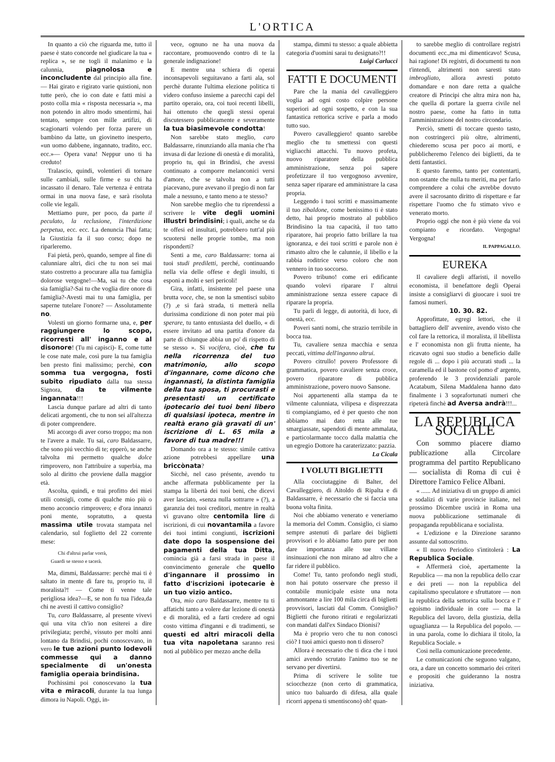L'ORTICA
In quanto a ciò che riguarda me, tutto il paese è stato concorde nel giudicare la tua « replica », se ne togli il malanimo e la calunnia, piagnolosa e inconcludente dal principio alla fine. — Hai girato e rigirato varie quistioni, non tutte però, che io con date e fatti misi a posto colla mia « risposta necessaria », ma non potendo in altro modo smentirmi, hai tentato, sempre con mille artifizi, di scagionarti volendo per forza parere un bambino da latte, un giovinetto inesperto, «un uomo dabbene, ingannato, tradito, ecc. ecc.»— Opera vana! Neppur uno ti ha creduto!
Tralascio, quindi, volentieri di tornare sulle cambiali, sulle firme e su chi ha incassato il denaro. Tale vertenza è entrata ormai in una nuova fase, e sarà risoluta colle vie legali.
Mettiamo pure, per poco, da parte il peculato, la reclusione, l'interdizione perpetua, ecc. ecc. La denuncia l'hai fatta; la Giustizia fa il suo corso; dopo ne riparleremo.
Fai pietá, però, quando, sempre al fine di calunniare altri, dici che tu non sei mai stato costretto a procurare alla tua famiglia dolorose vergogne!—Ma, sai tu che cosa sia famiglia?-Sai tu che voglia dire onore di famiglia?-Avesti mai tu una famiglia, per saperne tutelare l'onore? — Assolutamente no.
Volesti un giorno formarne una, e, per raggiungere lo scopo, ricorresti all' inganno e al disonore! (Tu mi capisci)- E, come tutte le cose nate male, così pure la tua famiglia ben presto finì malissimo; perchè, con somma tua vergogna, fosti subito ripudiato dalla tua stessa Signora, da te vilmente ingannata!!!
Lascia dunque parlare ad altri di tanto delicati argomenti, che tu non sei all'altezza di poter comprendere.
Mi accorgo di aver corso troppo; ma non te l'avere a male. Tu sai, caro Baldassarre, che sono piú vecchio di te; epperò, se anche talvolta mi permetto qualche dolce rimprovero, non l'attribuire a superbia, ma solo al diritto che proviene dalla maggior età.
Ascolta, quindi, e trai profitto dei miei utili consigli, come di qualche mio più o meno acconcio rimprovero; e d'ora innanzi poni mente, sopratutto, a questa massima utile trovata stampata nel calendario, sul foglietto del 22 corrente mese:
Chi d'altrui parlar vorrà,
Guardi se stesso e tacerà.
Ma, dimmi, Baldassarre: perchè mai ti è saltato in mente di fare tu, proprio tu, il moralista?! — Come ti venne tale perigliosa idea?—E, se non fu tua l'idea,da chi ne avesti il cattivo consiglio?
Tu, caro Baldassarre, al presente vivevi qui una vita ch'io non esiterei a dire privilegiata; perchè, vissuto per molti anni lontano da Brindisi, pochi conoscevano, in vero le tue azioni punto lodevoli commesse qui a danno specialmente di un'onesta famiglia operaia brindisina.
Pochissimi poi conoscevano la tua vita e miracoli, durante la tua lunga dimora iu Napoli. Oggi, in-
vece, ognuno ne ha una nuova da raccontare, promuovendo contro di te la generale indignazione!
E mentre una schiera di operai inconsapevoli seguitavano a farti ala, sol perchè durante l'ultima elezione politica ti videro confuso insieme a parecchi capi del partito operaio, ora, coi tuoi recenti libelli, hai ottenuto che quegli stessi operai discutessero pubblicamente e severamente la tua biasimevole condotta!
Non sarebbe stato meglio, caro Baldassarre, rinunziando alla mania che t'ha invasa di dar lezione di onestà e di moralità, proprio tu, qui in Brindisi, che avessi continuato a comporre melanconici versi d'amore, che se talvolta non a tutti piacevano, pure avevano il pregio di non far male a nessuno, e tanto meno a te stesso?
Non sarebbe meglio che tu riprendessi a scrivere le vite degli uomini illustri brindisini; i quali, anche se da te offesi ed insultati, potrebbero tutt'al più scuotersi nelle proprie tombe, ma non risponderti?
Senti a me, caro Baldassarre: torna ai tuoi studi prediletti, perché, continuando nella via delle offese e degli insulti, ti esponi a molti e seri pericoli!
Gira, infatti, insistente pel paese una brutta voce, che, se non la smentisci subito (?) ,e si farà strada, ti metterà nella durissima condizione di non poter mai più sperare, tu tanto entusiasta del duello, « di essere invitato ad una partita d'onore da parte di chiunque abbia un po' di rispetto di se stesso ». Si vocifera, cioè, che tu nella ricorrenza del tuo matrimonio, allo scopo d'ingannare, come dicono che ingannasti, la distinta famiglia della tua sposa, ti procurasti e presentasti un certificato ipotecario dei tuoi beni libero di qualsiasi ipoteca, mentre in realtà erano già gravati di un' iscrizione di L. 65 mila a favore di tua madre!!!
Domando ora a te stesso: simile cattiva azione potrebbesi appellare una briccònata?
Sicchè, nel caso présente, avendo tu anche affermata pubblicamente per la stampa la libertà dei tuoi beni, che dicevi aver lasciato, «senza nulla sottrarre » (?), a garanzia dei tuoi creditori, mentre in realtà vi gravano oltre centomila lire di iscrizioni, di cui novantamila a favore dei tuoi intimi congiunti, iscrizioni date dopo la sospensione dei pagamenti della tua Ditta, comincia già a farsi strada in paese il convincimento generale che quello d'ingannare il prossimo in fatto d'iscrizioni ipotecarie è un tuo vizio antico.
Ora, mio caro Baldassarre, mentre tu ti affatichi tanto a volere dar lezione di onestà e di moralità, ed a farti credere ad ogni costo vittima d'inganni e di tradimenti, se questi ed altri miracoli della tua vita napoletana saranno resi noti al pubblico per mezzo anche della
stampa, dimmi tu stesso: a quale abbietta categoria d'uomini sarai tu designato?!!
Luigi Carlucci
FATTI E DOCUMENTI
Pare che la mania del cavalleggiero voglia ad ogni costo colpire persone superiori ad ogni sospetto, e con la sua fantastica rettorica scrive e parla a modo tutto suo.
Povero cavalleggiero! quanto sarebbe meglio che tu smettessi con questi vigliacchi attacchi. Tu nuovo profeta, nuovo riparatore della pubblica amministrazione, senza poi sapere profetizzare il tuo vergognoso avvenire, senza saper riparare ed amministrare la casa propria.
Leggendo i tuoi scritti e massimamente il tuo zibaldone, come benissimo ti è stato detto, hai proprio mostrato al pubblico Brindisino la tua capacità, il tuo tatto riparatore, hai proprio fatto brillare la tua ignoranza, e dei tuoi scritti e parole non è rimasto altro che le calunnie, il libello e la rabbia roditrice verso coloro che non vennero in tuo soccorso.
Povero tribuno! come eri edificante quando volevi riparare l' altrui amministrazione senza essere capace di riparare la propria.
Tu parli di legge, di autorità, di luce, di onestà, ecc.
Poveri santi nomi, che strazio terribile in bocca tua.
Tu, cavaliere senza macchia e senza peccati, vittima dell'inganno altrui.
Povero citrullo! povero Professore di grammatica, povero cavaliere senza croce, povero riparatore di pubblica amministrazione, povero nuovo Sansone.
Noi appartenenti alla stampa da te vilmente calunniata, vilipesa e disprezzata ti compiangiamo, ed è per questo che non abbiamo mai dato retta alle tue smargiassate, sapendoti di mente ammalata, e particolarmante tocco dalla malattia che un egregio Dottore ha caraterizzato: pazzia.
La Cicala
I VOLUTI BIGLIETTI
Alla cocciutaggine di Balter, del Cavalleggiero, di Aitoldo di Ripalta e di Baldassarre, è necessario che si faccia una buona volta finita.
Noi che abbiamo venerato e veneriamo la memoria del Comm. Consiglio, ci siamo sempre astenuti di parlare dei biglietti provvisori e lo abbiamo fatto pure per non dare importanza alle sue villane insinuazioni che non mirano ad altro che a far ridere il pubblico.
Come! Tu, tanto profondo negli studi, non hai potuto osservare che presso il contabile municipale esiste una nota ammontante a lire 100 mila circa di biglietti provvisori, lasciati dal Comm. Consiglio? Biglietti che furono ritirati e regolarizzati con mandati dall'ex Sindaco Dionisi?
Ma è proprio vero che tu non conosci ciò? I tuoi amici questo non ti dissero?
Allora è necessario che ti dica che i tuoi amici avendo scrutato l'animo tuo se ne servano per divertirsi.
Prima di scrivere le solite tue sciocchezze (non certo di grammatica, unico tuo baluardo di difesa, alla quale ricorri appena ti smentiscono) oh! quan-
to sarebbe meglio di controllare registri documenti ecc.,ma mi dimenticavo! Scusa, hai ragione! Di registri, di documenti tu non t'intendi, altrimenti non saresti stato imbrogliato, allora avresti potuto domandare e non dare retta a qualche creatore di Principi che altra mira non ha, che quella di portare la guerra civile nel nostro paese, come ha fatto in tutta l'amministrazione del nostro circondario.
Perciò, smetti di toccare questo tasto, non costringerci più oltre, altrimenti, chiederemo scusa per poco ai morti, e pubblicheremo l'elenco dei biglietti, da te detti fantastici.
E questo faremo, tanto per contentarti, non ostante che nulla tu meriti, ma per farlo comprendere a colui che avrebbe dovuto avere il sacrosanto diritto di rispettare e far rispettare l'uomo che fu stimato vivo e venerato morto.
Proprio oggi che non è più viene da voi compianto e ricordato. Vergogna! Vergogna!
IL PAPPAGALLO.
EUREKA
Il cavaliere degli affaristi, il novello economista, il benefattore degli Operai insiste a consigliarvi di giuocare i suoi tre famosi numeri.
10. 30. 82.
Approfittate, egregi lettori, che il battagliero dell' avvenire, avendo visto che col fare la rettorica, il moralista, il libellista e l' economista non gli frutta niente, ha ricavato ogni suo studio a beneficio dalle regole di ... dopo i più accurati studi ... la caramella ed il bastone col pomo d' argento, proferendo le 3 providenziali parole Acatabum, Silena Maddalena hanno dato finalmente i 3 soprafortunati numeri che ripeterà finchè ad Aversa andrà!!!...
LA REPUBLICA SOCIALE
Con sommo piacere diamo publicazione alla Circolare programma del partito Republicano — socialista di Roma di cui è Direttore l'amico Felice Albani.
« ...... Ad iniziativa di un gruppo di amici e sodalizi di varie provincie italiane, nel prossimo Dicembre uscirà in Roma una nuova pubblicazione settimanale di propaganda repubblicana e socialista.
« L'edizione e la Direzione saranno assunte dal sottoscritto.
« Il nuovo Periodico s'intitolerà : La Republica Sociale.
« Affermerà cioè, apertamente la Republica — ma non la republica dello czar e dei preti — non la republica del capitalismo speculatore e sfruttatore — non la republica della settorica sulla bocca e l' egoismo individuale in core — ma la Republica del lavoro, della giustizia, della uguaglianza — la Republica del popolo. — in una parola, come lo dichiara il titolo, la Republica Sociale. »
Cosi nella comunicazione precedente.
Le comunicazioni che seguono valgano, ora, a dare un concetto sommario dei criteri e propositi che guideranno la nostra iniziativa.